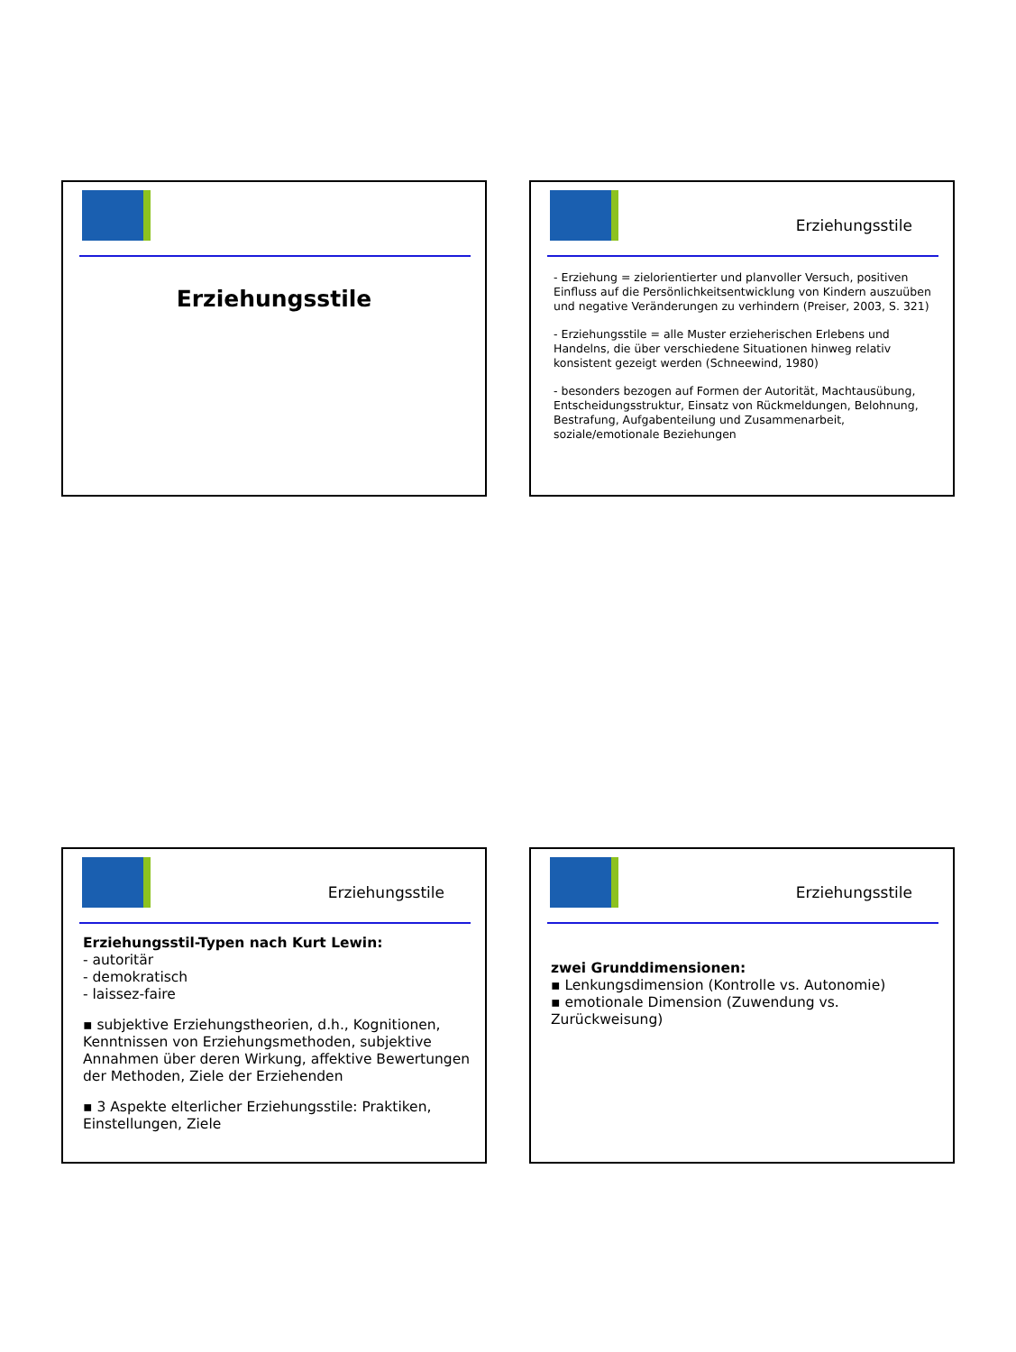Erziehungsstile
Erziehungsstile
- Erziehung = zielorientierter und planvoller Versuch, positiven Einfluss auf die Persönlichkeitsentwicklung von Kindern auszuüben und negative Veränderungen zu verhindern (Preiser, 2003, S. 321)
- Erziehungsstile = alle Muster erzieherischen Erlebens und Handelns, die über verschiedene Situationen hinweg relativ konsistent gezeigt werden (Schneewind, 1980)
- besonders bezogen auf Formen der Autorität, Machtausübung, Entscheidungsstruktur, Einsatz von Rückmeldungen, Belohnung, Bestrafung, Aufgabenteilung und Zusammenarbeit, soziale/emotionale Beziehungen
Erziehungsstile
Erziehungsstil-Typen nach Kurt Lewin:
- autoritär
- demokratisch
- laissez-faire
▪ subjektive Erziehungstheorien, d.h., Kognitionen, Kenntnissen von Erziehungsmethoden, subjektive Annahmen über deren Wirkung, affektive Bewertungen der Methoden, Ziele der Erziehenden
▪ 3 Aspekte elterlicher Erziehungsstile: Praktiken, Einstellungen, Ziele
Erziehungsstile
zwei Grunddimensionen:
▪ Lenkungsdimension (Kontrolle vs. Autonomie)
▪ emotionale Dimension (Zuwendung vs. Zurückweisung)